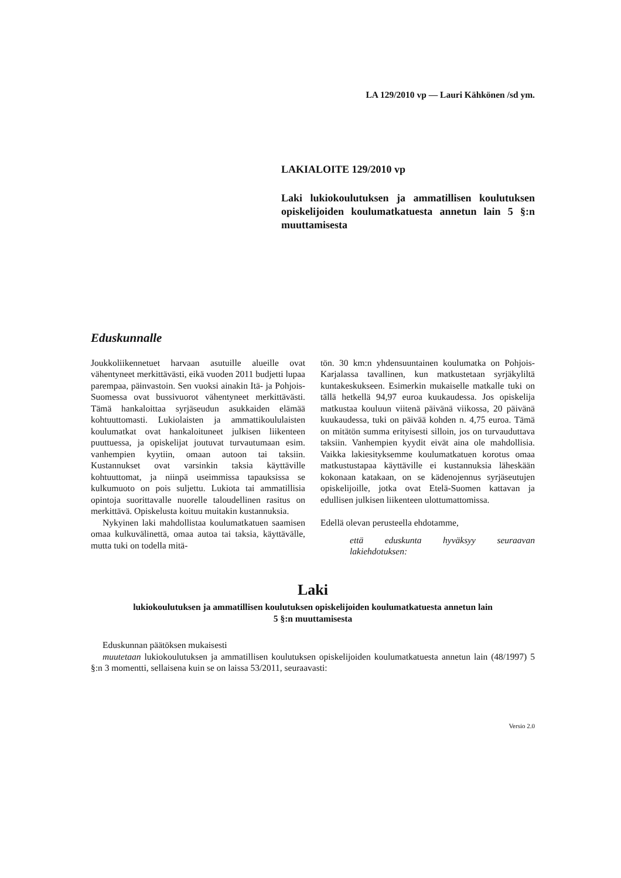LA 129/2010 vp — Lauri Kähkönen /sd ym.
LAKIALOITE 129/2010 vp
Laki lukiokoulutuksen ja ammatillisen koulutuksen opiskelijoiden koulumatkatuesta annetun lain 5 §:n muuttamisesta
Eduskunnalle
Joukkoliikennetuet harvaan asutuille alueille ovat vähentyneet merkittävästi, eikä vuoden 2011 budjetti lupaa parempaa, päinvastoin. Sen vuoksi ainakin Itä- ja Pohjois-Suomessa ovat bussivuorot vähentyneet merkittävästi. Tämä hankaloittaa syrjäseudun asukkaiden elämää kohtuuttomasti. Lukiolaisten ja ammattikoululaisten koulumatkat ovat hankaloituneet julkisen liikenteen puuttuessa, ja opiskelijat joutuvat turvautumaan esim. vanhempien kyytiin, omaan autoon tai taksiin. Kustannukset ovat varsinkin taksia käyttäville kohtuuttomat, ja niinpä useimmissa tapauksissa se kulkumuoto on pois suljettu. Lukiota tai ammatillisia opintoja suorittavalle nuorelle taloudellinen rasitus on merkittävä. Opiskelusta koituu muitakin kustannuksia.
Nykyinen laki mahdollistaa koulumatkatuen saamisen omaa kulkuvälinettä, omaa autoa tai taksia, käyttävälle, mutta tuki on todella mitä-
tön. 30 km:n yhdensuuntainen koulumatka on Pohjois-Karjalassa tavallinen, kun matkustetaan syrjäkyliltä kuntakeskukseen. Esimerkin mukaiselle matkalle tuki on tällä hetkellä 94,97 euroa kuukaudessa. Jos opiskelija matkustaa kouluun viitenä päivänä viikossa, 20 päivänä kuukaudessa, tuki on päivää kohden n. 4,75 euroa. Tämä on mitätön summa erityisesti silloin, jos on turvauduttava taksiin. Vanhempien kyydit eivät aina ole mahdollisia. Vaikka lakiesityksemme koulumatkatuen korotus omaa matkustustapaa käyttäville ei kustannuksia läheskään kokonaan katakaan, on se kädenojennus syrjäseutujen opiskelijoille, jotka ovat Etelä-Suomen kattavan ja edullisen julkisen liikenteen ulottumattomissa.
Edellä olevan perusteella ehdotamme,
että eduskunta hyväksyy seuraavan lakiehdotuksen:
Laki
lukiokoulutuksen ja ammatillisen koulutuksen opiskelijoiden koulumatkatuesta annetun lain
5 §:n muuttamisesta
Eduskunnan päätöksen mukaisesti
muutetaan lukiokoulutuksen ja ammatillisen koulutuksen opiskelijoiden koulumatkatuesta annetun lain (48/1997) 5 §:n 3 momentti, sellaisena kuin se on laissa 53/2011, seuraavasti:
Versio 2.0